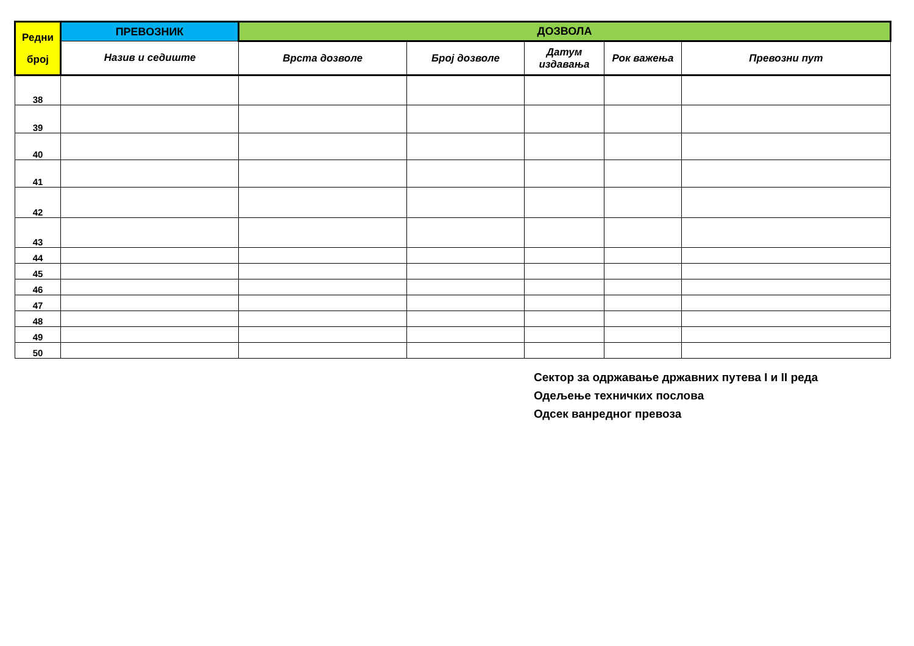| Редни број | ПРЕВОЗНИК | ДОЗВОЛА | | | | |
| --- | --- | --- | --- | --- | --- | --- |
| | Назив и седиште | Врста дозволе | Број дозволе | Датум издавања | Рок важења | Превозни пут |
| 38 | | | | | | |
| 39 | | | | | | |
| 40 | | | | | | |
| 41 | | | | | | |
| 42 | | | | | | |
| 43 | | | | | | |
| 44 | | | | | | |
| 45 | | | | | | |
| 46 | | | | | | |
| 47 | | | | | | |
| 48 | | | | | | |
| 49 | | | | | | |
| 50 | | | | | | |
Сектор за одржавање државних путева I и II реда
Одељење техничких послова
Одсек ванредног превоза